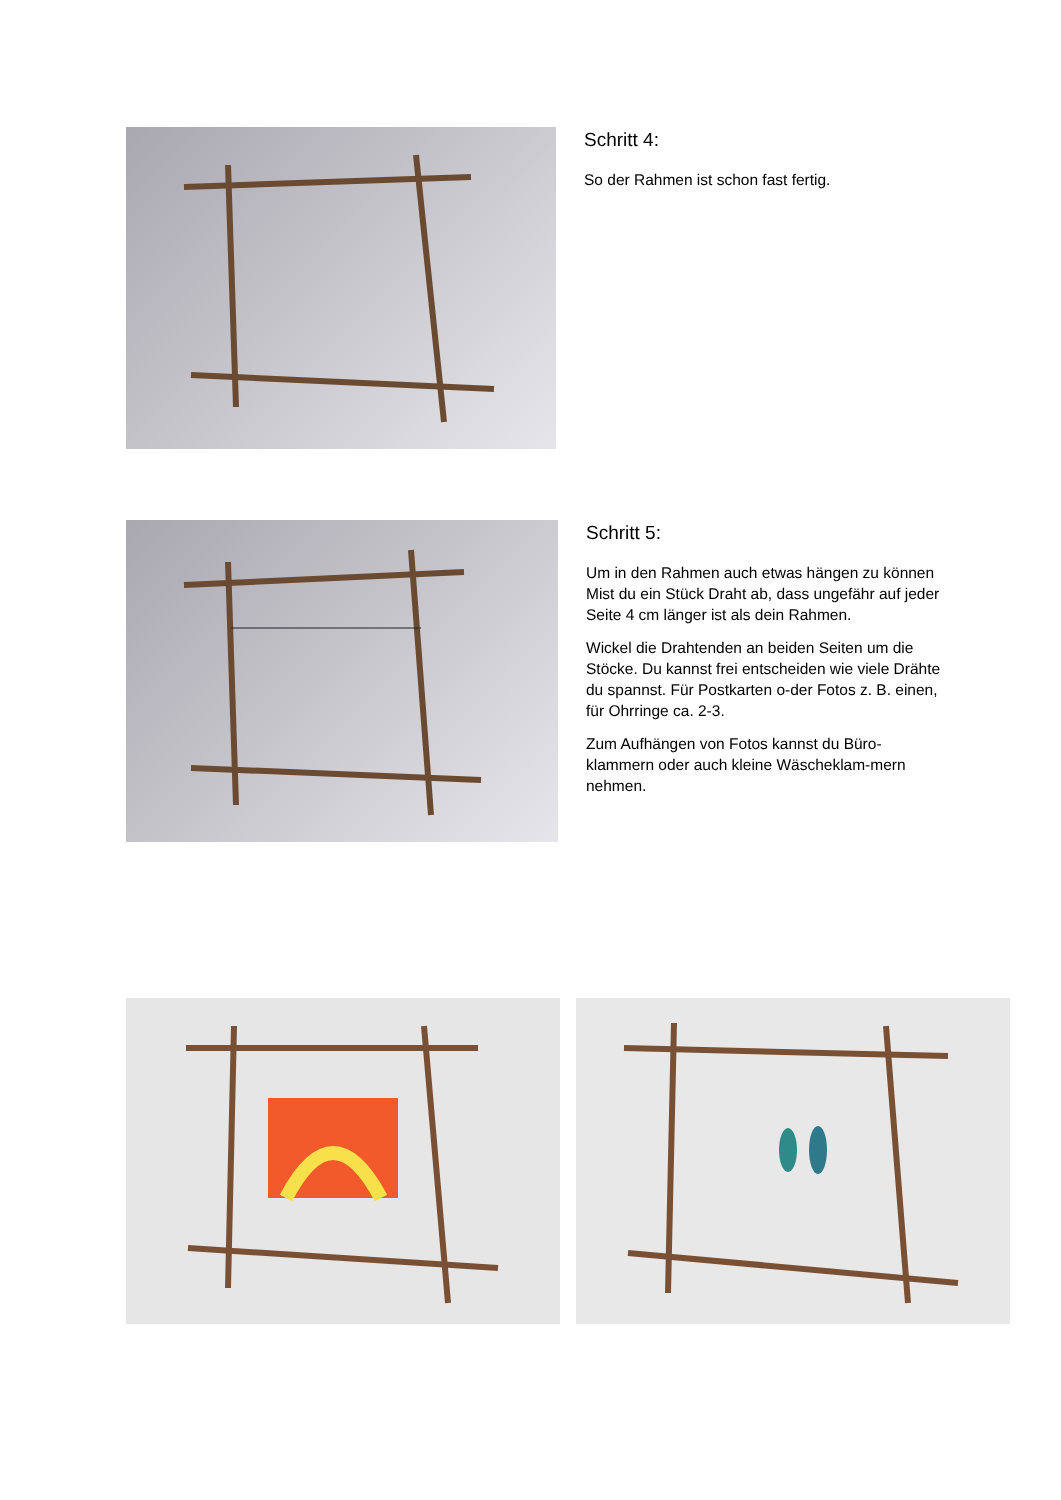Schritt 4:
So der Rahmen ist schon fast fertig.
Schritt 5:
Um in den Rahmen auch etwas hängen zu können Mist du ein Stück Draht ab, dass ungefähr auf jeder Seite 4 cm länger ist als dein Rahmen.
Wickel die Drahtenden an beiden Seiten um die Stöcke. Du kannst frei entscheiden wie viele Drähte du spannst. Für Postkarten o-der Fotos z. B. einen, für Ohrringe ca. 2-3.
Zum Aufhängen von Fotos kannst du Büro-klammern oder auch kleine Wäscheklam-mern nehmen.